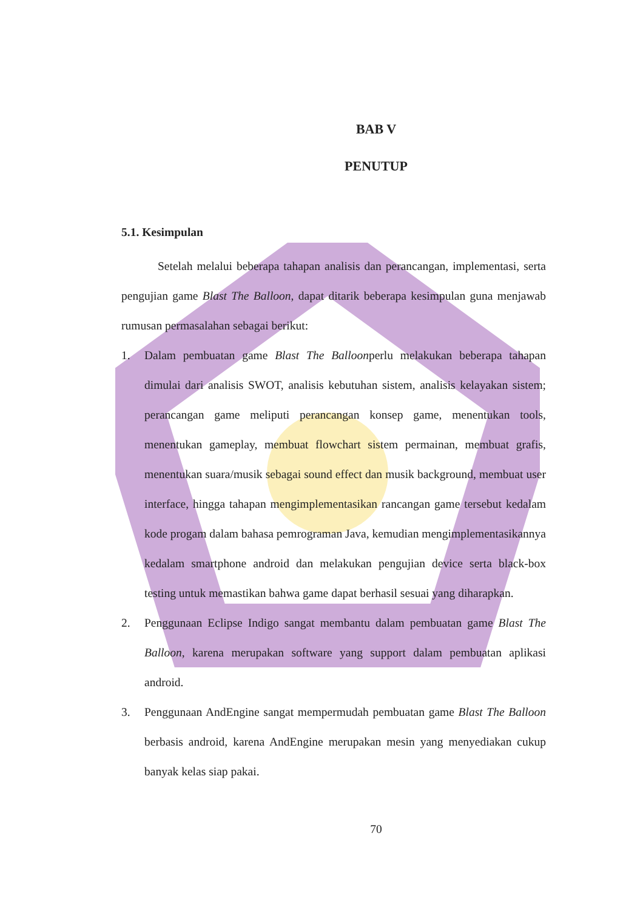BAB V
PENUTUP
5.1. Kesimpulan
Setelah melalui beberapa tahapan analisis dan perancangan, implementasi, serta pengujian game Blast The Balloon, dapat ditarik beberapa kesimpulan guna menjawab rumusan permasalahan sebagai berikut:
1. Dalam pembuatan game Blast The Balloonperlu melakukan beberapa tahapan dimulai dari analisis SWOT, analisis kebutuhan sistem, analisis kelayakan sistem; perancangan game meliputi perancangan konsep game, menentukan tools, menentukan gameplay, membuat flowchart sistem permainan, membuat grafis, menentukan suara/musik sebagai sound effect dan musik background, membuat user interface, hingga tahapan mengimplementasikan rancangan game tersebut kedalam kode progam dalam bahasa pemrograman Java, kemudian mengimplementasikannya kedalam smartphone android dan melakukan pengujian device serta black-box testing untuk memastikan bahwa game dapat berhasil sesuai yang diharapkan.
2. Penggunaan Eclipse Indigo sangat membantu dalam pembuatan game Blast The Balloon, karena merupakan software yang support dalam pembuatan aplikasi android.
3. Penggunaan AndEngine sangat mempermudah pembuatan game Blast The Balloon berbasis android, karena AndEngine merupakan mesin yang menyediakan cukup banyak kelas siap pakai.
70